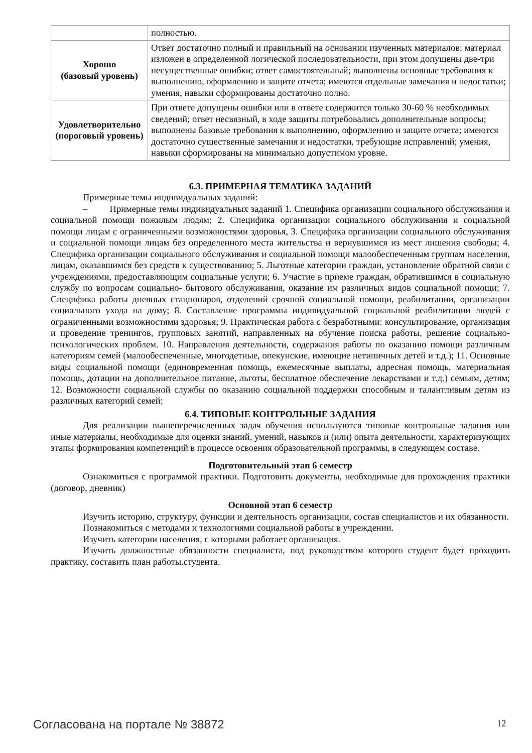| | полностью. |
| Хорошо (базовый уровень) | Ответ достаточно полный и правильный на основании изученных материалов; материал изложен в определенной логической последовательности, при этом допущены две-три несущественные ошибки; ответ самостоятельный; выполнены основные требования к выполнению, оформлению и защите отчета; имеются отдельные замечания и недостатки; умения, навыки сформированы достаточно полно. |
| Удовлетворительно (пороговый уровень) | При ответе допущены ошибки или в ответе содержится только 30-60 % необходимых сведений; ответ несвязный, в ходе защиты потребовались дополнительные вопросы; выполнены базовые требования к выполнению, оформлению и защите отчета; имеются достаточно существенные замечания и недостатки, требующие исправлений; умения, навыки сформированы на минимально допустимом уровне. |
6.3. ПРИМЕРНАЯ ТЕМАТИКА ЗАДАНИЙ
Примерные темы индивидуальных заданий:
– Примерные темы индивидуальных заданий 1. Специфика организации социального обслуживания и социальной помощи пожилым людям; 2. Специфика организации социального обслуживания и социальной помощи лицам с ограниченными возможностями здоровья, 3. Специфика организации социального обслуживания и социальной помощи лицам без определенного места жительства и вернувшимся из мест лишения свободы; 4. Специфика организации социального обслуживания и социальной помощи малообеспеченным группам населения, лицам, оказавшимся без средств к существованию; 5. Льготные категории граждан, установление обратной связи с учреждениями, предоставляющим социальные услуги; 6. Участие в приеме граждан, обратившимся в социальную службу по вопросам социально- бытового обслуживания, оказание им различных видов социальной помощи; 7. Специфика работы дневных стационаров, отделений срочной социальной помощи, реабилитации, организации социального ухода на дому; 8. Составление программы индивидуальной социальной реабилитации людей с ограниченными возможностями здоровья; 9. Практическая работа с безработными: консультирование, организация и проведение тренингов, групповых занятий, направленных на обучение поиска работы, решение социально-психологических проблем. 10. Направления деятельности, содержания работы по оказанию помощи различным категориям семей (малообеспеченные, многодетные, опекунские, имеющие нетипичных детей и т.д.); 11. Основные виды социальной помощи (единовременная помощь, ежемесячные выплаты, адресная помощь, материальная помощь, дотации на дополнительное питание, льготы, бесплатное обеспечение лекарствами и т.д.) семьям, детям; 12. Возможности социальной службы по оказанию социальной поддержки способным и талантливым детям из различных категорий семей;
6.4. ТИПОВЫЕ КОНТРОЛЬНЫЕ ЗАДАНИЯ
Для реализации вышеперечисленных задач обучения используются типовые контрольные задания или иные материалы, необходимые для оценки знаний, умений, навыков и (или) опыта деятельности, характеризующих этапы формирования компетенций в процессе освоения образовательной программы, в следующем составе.
Подготовительный этап 6 семестр
Ознакомиться с программой практики. Подготовить документы, необходимые для прохождения практики (договор, дневник)
Основной этап 6 семестр
Изучить историю, структуру, функции и деятельность организации, состав специалистов и их обязанности.
Познакомиться с методами и технологиями социальной работы в учреждении.
Изучить категории населения, с которыми работает организация.
Изучить должностные обязанности специалиста, под руководством которого студент будет проходить практику, составить план работы.студента.
Согласована на портале № 38872 12